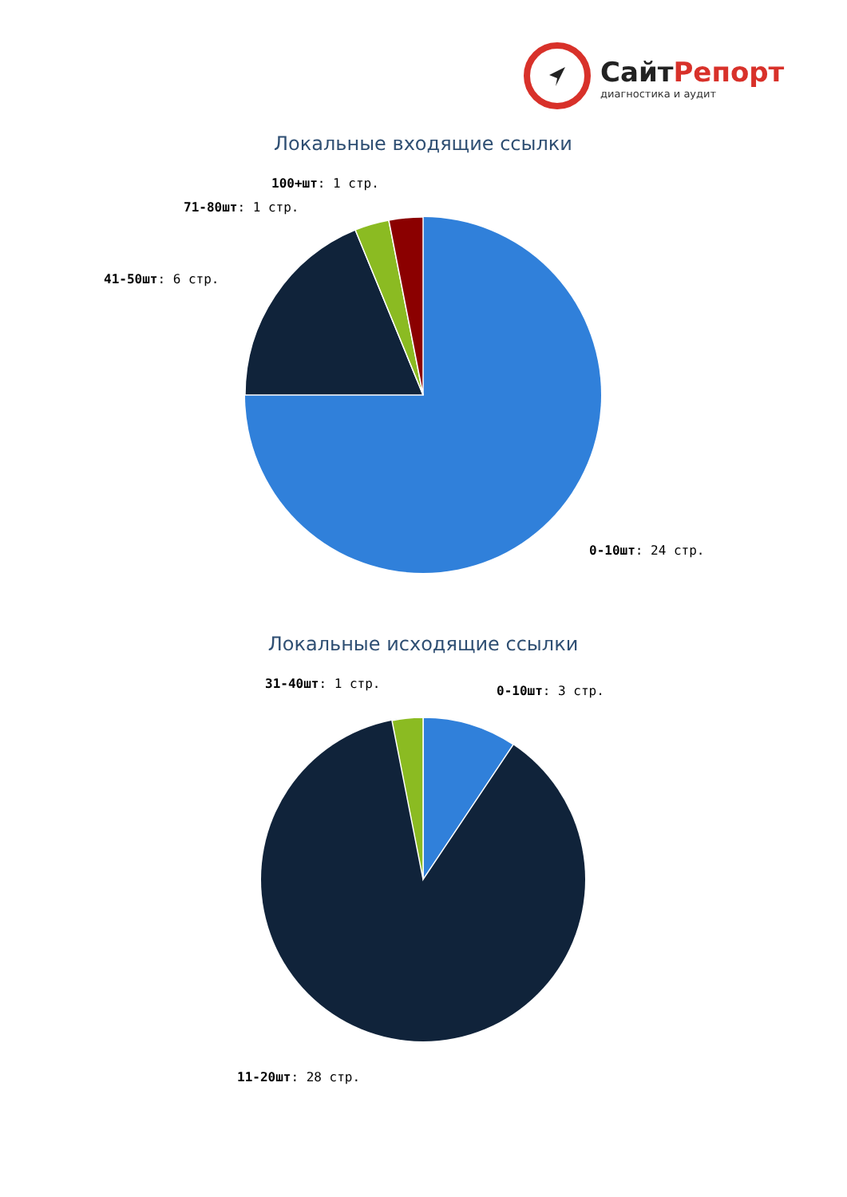СайтРепорт
диагностика и аудит
Локальные входящие ссылки
100+шт: 1 стр.
71-80шт: 1 стр.
41-50шт: 6 стр.
0-10шт: 24 стр.
Локальные исходящие ссылки
31-40шт: 1 стр.
0-10шт: 3 стр.
11-20шт: 28 стр.